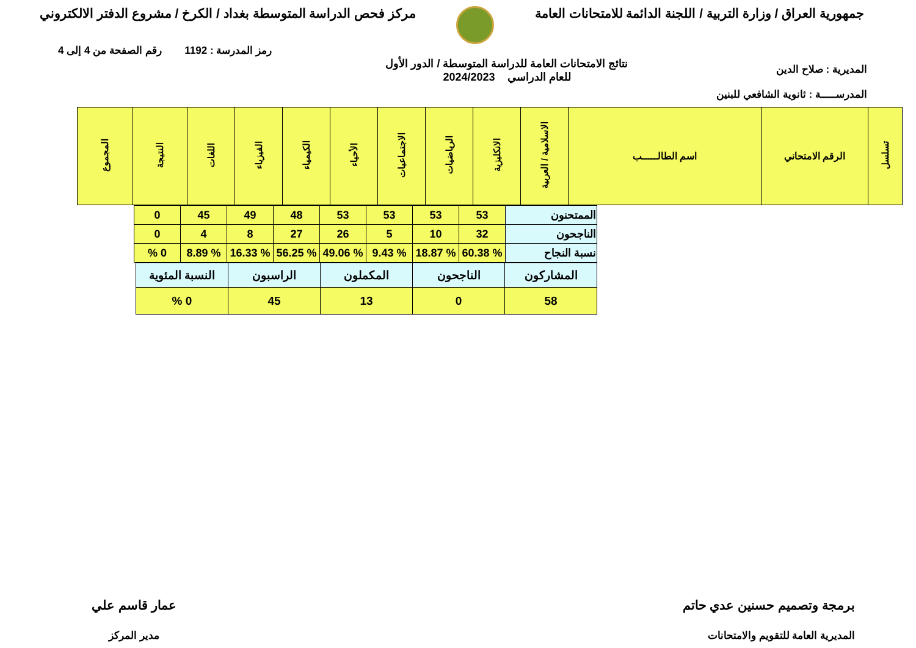جمهورية العراق / وزارة التربية / اللجنة الدائمة للامتحانات العامة
مركز فحص الدراسة المتوسطة بغداد / الكرخ / مشروع الدفتر الالكتروني
رمز المدرسة : 1192 رقم الصفحة من 4 إلى 4
المديرية : صلاح الدين
المدرســـــة : ثانوية الشافعي للبنين
نتائج الامتحانات العامة للدراسة المتوسطة / الدور الأول
للعام الدراسي 2024/2023
| تسلسل | الرقم الامتحاني | اسم الطالـــــب | الاسلامية / العربية | الانكليزية | الرياضيات | الاجتماعيات | الأحياء | الكيمياء | الفيزياء | اللغات | النتيجة | المجموع |
| --- | --- | --- | --- | --- | --- | --- | --- | --- | --- | --- | --- | --- |
| الممتحنون | 53 | 53 | 53 | 53 | 48 | 49 | 45 | 0 |
| الناجحون | 32 | 10 | 5 | 26 | 27 | 8 | 4 | 0 |
| نسبة النجاح | % 60.38 | % 18.87 | % 9.43 | % 49.06 | % 56.25 | % 16.33 | % 8.89 | 0 % |
| المشاركون | الناجحون | المكملون | الراسبون | النسبة المئوية |
| 58 | 0 | 13 | 45 | 0 % |
برمجة وتصميم حسنين عدي حاتم
المديرية العامة للتقويم والامتحانات
عمار قاسم علي
مدير المركز